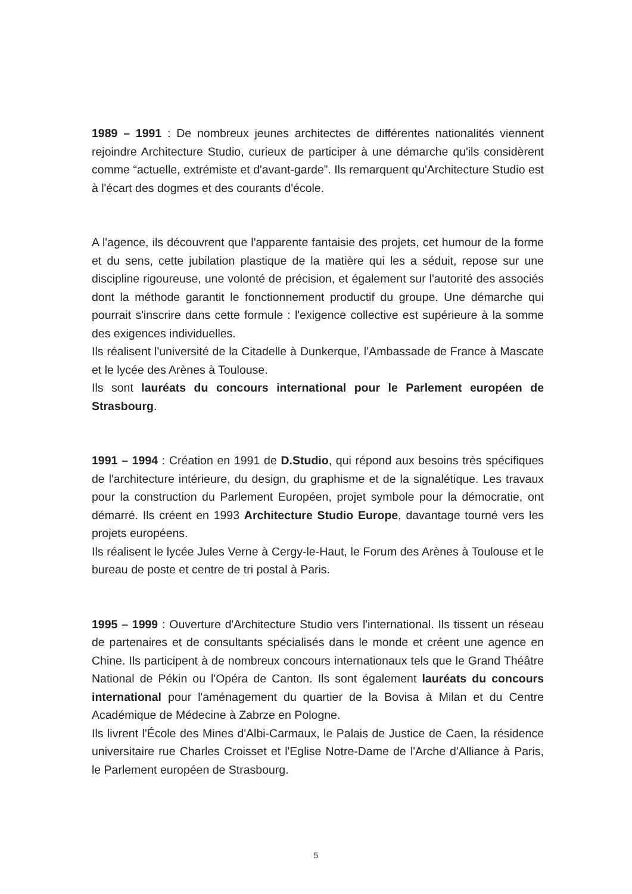1989 – 1991 : De nombreux jeunes architectes de différentes nationalités viennent rejoindre Architecture Studio, curieux de participer à une démarche qu'ils considèrent comme “actuelle, extrémiste et d'avant-garde”. Ils remarquent qu'Architecture Studio est à l'écart des dogmes et des courants d'école.
A l'agence, ils découvrent que l'apparente fantaisie des projets, cet humour de la forme et du sens, cette jubilation plastique de la matière qui les a séduit, repose sur une discipline rigoureuse, une volonté de précision, et également sur l'autorité des associés dont la méthode garantit le fonctionnement productif du groupe. Une démarche qui pourrait s'inscrire dans cette formule : l'exigence collective est supérieure à la somme des exigences individuelles.
Ils réalisent l'université de la Citadelle à Dunkerque, l’Ambassade de France à Mascate et le lycée des Arènes à Toulouse.
Ils sont lauréats du concours international pour le Parlement européen de Strasbourg.
1991 – 1994 : Création en 1991 de D.Studio, qui répond aux besoins très spécifiques de l'architecture intérieure, du design, du graphisme et de la signalétique. Les travaux pour la construction du Parlement Européen, projet symbole pour la démocratie, ont démarré. Ils créent en 1993 Architecture Studio Europe, davantage tourné vers les projets européens.
Ils réalisent le lycée Jules Verne à Cergy-le-Haut, le Forum des Arènes à Toulouse et le bureau de poste et centre de tri postal à Paris.
1995 – 1999 : Ouverture d'Architecture Studio vers l'international. Ils tissent un réseau de partenaires et de consultants spécialisés dans le monde et créent une agence en Chine. Ils participent à de nombreux concours internationaux tels que le Grand Théâtre National de Pékin ou l'Opéra de Canton. Ils sont également lauréats du concours international pour l'aménagement du quartier de la Bovisa à Milan et du Centre Académique de Médecine à Zabrze en Pologne.
Ils livrent l'École des Mines d'Albi-Carmaux, le Palais de Justice de Caen, la résidence universitaire rue Charles Croisset et l'Eglise Notre-Dame de l'Arche d'Alliance à Paris, le Parlement européen de Strasbourg.
5